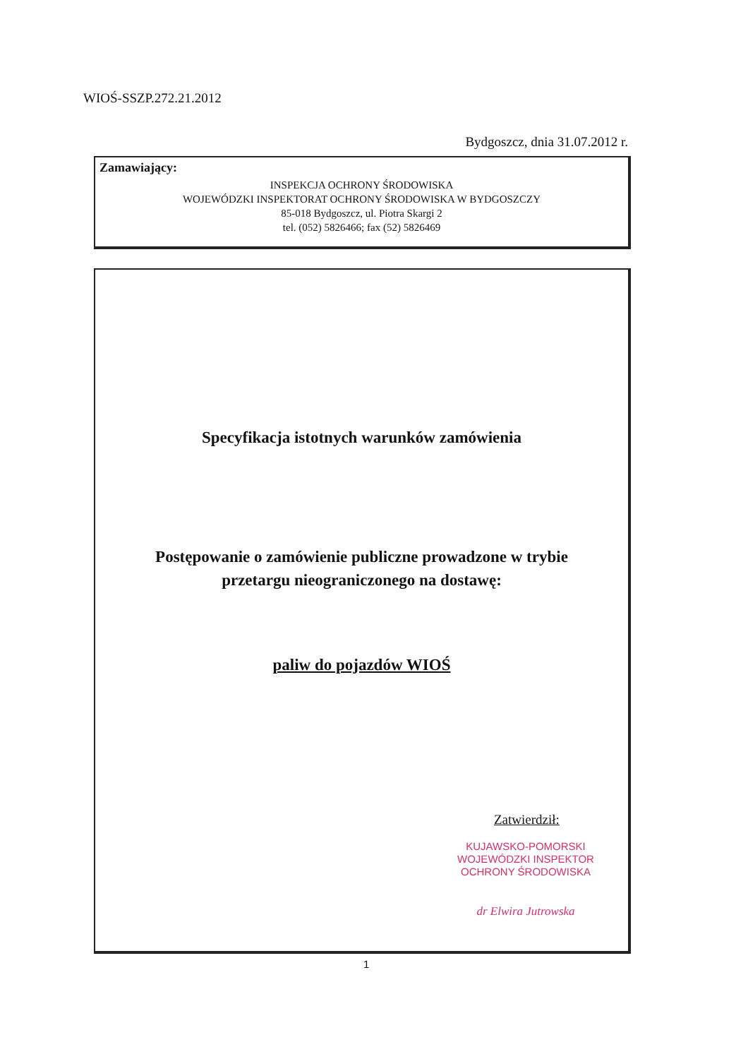WIOŚ-SSZP.272.21.2012
Bydgoszcz, dnia 31.07.2012 r.
Zamawiający:
INSPEKCJA OCHRONY ŚRODOWISKA
WOJEWÓDZKI INSPEKTORAT OCHRONY ŚRODOWISKA W BYDGOSZCZY
85-018 Bydgoszcz, ul. Piotra Skargi 2
tel. (052) 5826466; fax (52) 5826469
Specyfikacja istotnych warunków zamówienia
Postępowanie o zamówienie publiczne prowadzone w trybie
przetargu nieograniczonego na dostawę:
paliw do pojazdów WIOŚ
Zatwierdził:
KUJAWSKO-POMORSKI
WOJEWÓDZKI INSPEKTOR
OCHRONY ŚRODOWISKA
dr Elwira Jutrowska
1